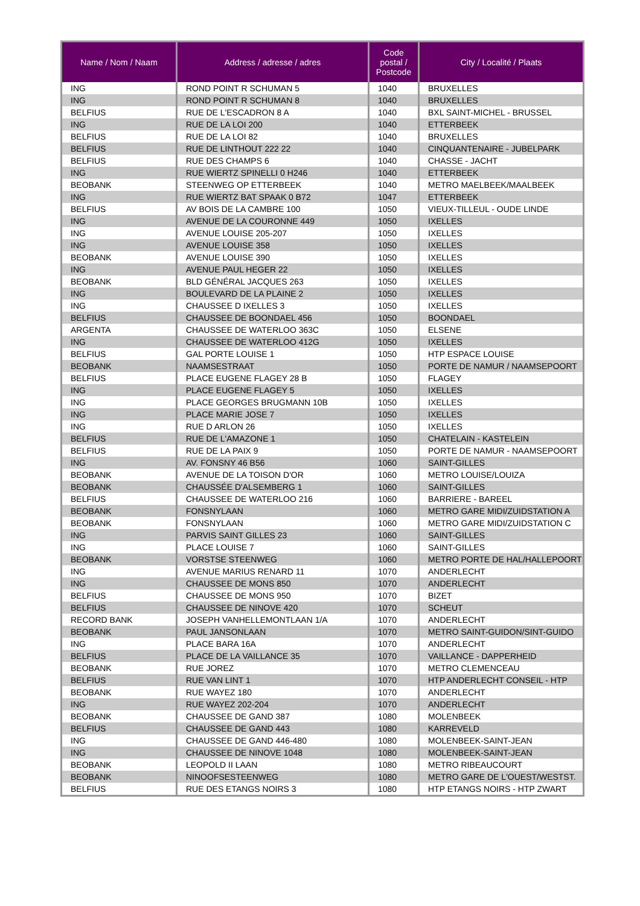| Name / Nom / Naam | Address / adresse / adres | Code postal / Postcode | City / Localité / Plaats |
| --- | --- | --- | --- |
| ING | ROND POINT R SCHUMAN 5 | 1040 | BRUXELLES |
| ING | ROND POINT R SCHUMAN 8 | 1040 | BRUXELLES |
| BELFIUS | RUE DE L'ESCADRON 8 A | 1040 | BXL SAINT-MICHEL - BRUSSEL |
| ING | RUE DE LA LOI 200 | 1040 | ETTERBEEK |
| BELFIUS | RUE DE LA LOI 82 | 1040 | BRUXELLES |
| BELFIUS | RUE DE LINTHOUT 222 22 | 1040 | CINQUANTENAIRE - JUBELPARK |
| BELFIUS | RUE DES CHAMPS 6 | 1040 | CHASSE - JACHT |
| ING | RUE WIERTZ SPINELLI 0 H246 | 1040 | ETTERBEEK |
| BEOBANK | STEENWEG OP ETTERBEEK | 1040 | METRO MAELBEEK/MAALBEEK |
| ING | RUE WIERTZ BAT SPAAK 0 B72 | 1047 | ETTERBEEK |
| BELFIUS | AV BOIS DE LA CAMBRE 100 | 1050 | VIEUX-TILLEUL - OUDE LINDE |
| ING | AVENUE DE LA COURONNE 449 | 1050 | IXELLES |
| ING | AVENUE LOUISE 205-207 | 1050 | IXELLES |
| ING | AVENUE LOUISE 358 | 1050 | IXELLES |
| BEOBANK | AVENUE LOUISE 390 | 1050 | IXELLES |
| ING | AVENUE PAUL HEGER 22 | 1050 | IXELLES |
| BEOBANK | BLD GÉNÉRAL JACQUES 263 | 1050 | IXELLES |
| ING | BOULEVARD DE LA PLAINE 2 | 1050 | IXELLES |
| ING | CHAUSSEE D IXELLES 3 | 1050 | IXELLES |
| BELFIUS | CHAUSSEE DE BOONDAEL 456 | 1050 | BOONDAEL |
| ARGENTA | CHAUSSEE DE WATERLOO 363C | 1050 | ELSENE |
| ING | CHAUSSEE DE WATERLOO 412G | 1050 | IXELLES |
| BELFIUS | GAL PORTE LOUISE 1 | 1050 | HTP ESPACE LOUISE |
| BEOBANK | NAAMSESTRAAT | 1050 | PORTE DE NAMUR / NAAMSEPOORT |
| BELFIUS | PLACE EUGENE FLAGEY 28 B | 1050 | FLAGEY |
| ING | PLACE EUGENE FLAGEY 5 | 1050 | IXELLES |
| ING | PLACE GEORGES BRUGMANN 10B | 1050 | IXELLES |
| ING | PLACE MARIE JOSE 7 | 1050 | IXELLES |
| ING | RUE D ARLON 26 | 1050 | IXELLES |
| BELFIUS | RUE DE L'AMAZONE 1 | 1050 | CHATELAIN - KASTELEIN |
| BELFIUS | RUE DE LA PAIX 9 | 1050 | PORTE DE NAMUR - NAAMSEPOORT |
| ING | AV. FONSNY 46 B56 | 1060 | SAINT-GILLES |
| BEOBANK | AVENUE DE LA TOISON D'OR | 1060 | METRO LOUISE/LOUIZA |
| BEOBANK | CHAUSSÉE D'ALSEMBERG 1 | 1060 | SAINT-GILLES |
| BELFIUS | CHAUSSEE DE WATERLOO 216 | 1060 | BARRIERE - BAREEL |
| BEOBANK | FONSNYLAAN | 1060 | METRO GARE MIDI/ZUIDSTATION A |
| BEOBANK | FONSNYLAAN | 1060 | METRO GARE MIDI/ZUIDSTATION C |
| ING | PARVIS SAINT GILLES 23 | 1060 | SAINT-GILLES |
| ING | PLACE LOUISE 7 | 1060 | SAINT-GILLES |
| BEOBANK | VORSTSE STEENWEG | 1060 | METRO PORTE DE HAL/HALLEPOORT |
| ING | AVENUE MARIUS RENARD 11 | 1070 | ANDERLECHT |
| ING | CHAUSSEE DE MONS 850 | 1070 | ANDERLECHT |
| BELFIUS | CHAUSSEE DE MONS 950 | 1070 | BIZET |
| BELFIUS | CHAUSSEE DE NINOVE 420 | 1070 | SCHEUT |
| RECORD BANK | JOSEPH VANHELLEMONTLAAN 1/A | 1070 | ANDERLECHT |
| BEOBANK | PAUL JANSONLAAN | 1070 | METRO SAINT-GUIDON/SINT-GUIDO |
| ING | PLACE BARA 16A | 1070 | ANDERLECHT |
| BELFIUS | PLACE DE LA VAILLANCE 35 | 1070 | VAILLANCE - DAPPERHEID |
| BEOBANK | RUE JOREZ | 1070 | METRO CLEMENCEAU |
| BELFIUS | RUE VAN LINT 1 | 1070 | HTP ANDERLECHT CONSEIL - HTP |
| BEOBANK | RUE WAYEZ 180 | 1070 | ANDERLECHT |
| ING | RUE WAYEZ 202-204 | 1070 | ANDERLECHT |
| BEOBANK | CHAUSSEE DE GAND 387 | 1080 | MOLENBEEK |
| BELFIUS | CHAUSSEE DE GAND 443 | 1080 | KARREVELD |
| ING | CHAUSSEE DE GAND 446-480 | 1080 | MOLENBEEK-SAINT-JEAN |
| ING | CHAUSSEE DE NINOVE 1048 | 1080 | MOLENBEEK-SAINT-JEAN |
| BEOBANK | LEOPOLD II LAAN | 1080 | METRO RIBEAUCOURT |
| BEOBANK | NINOOFSESTEENWEG | 1080 | METRO GARE DE L'OUEST/WESTST. |
| BELFIUS | RUE DES ETANGS NOIRS 3 | 1080 | HTP ETANGS NOIRS - HTP ZWART |